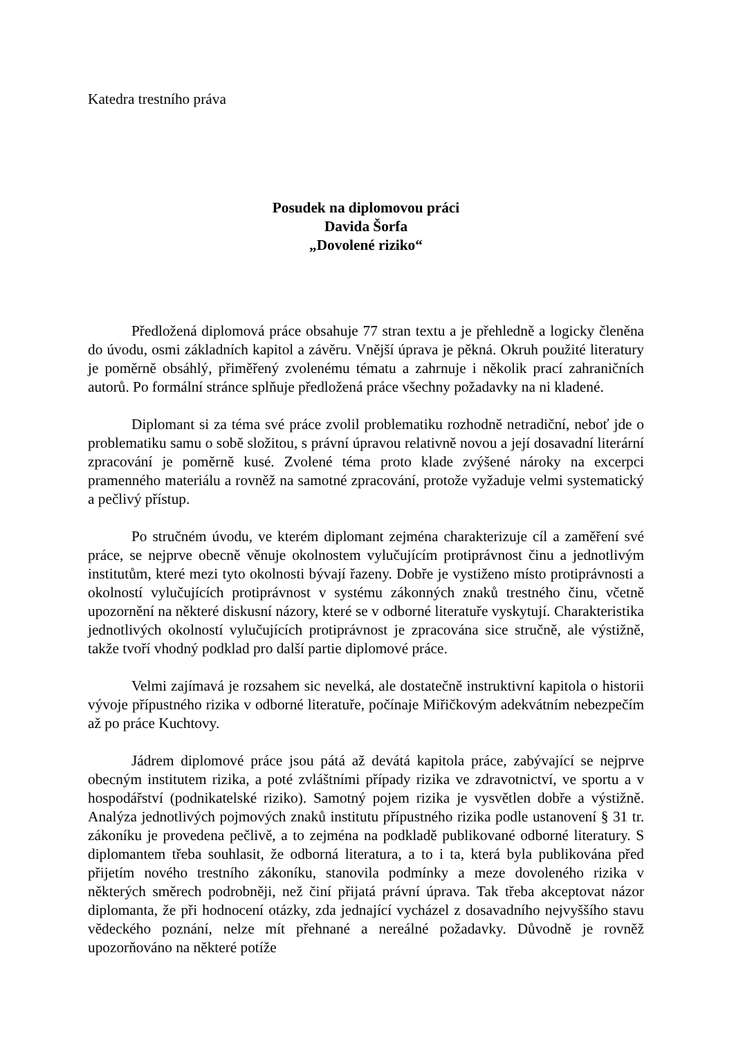Katedra trestního práva
Posudek na diplomovou práci
Davida Šorfa
„Dovolené riziko“
Předložená diplomová práce obsahuje 77 stran textu a je přehledně a logicky členěna do úvodu, osmi základních kapitol a závěru. Vnější úprava je pěkná. Okruh použité literatury je poměrně obsáhlý, přiměřený zvolenému tématu a zahrnuje i několik prací zahraničních autorů. Po formální stránce splňuje předložená práce všechny požadavky na ni kladené.
Diplomant si za téma své práce zvolil problematiku rozhodně netradiční, neboť jde o problematiku samu o sobě složitou, s právní úpravou relativně novou a její dosavadní literární zpracování je poměrně kusé. Zvolené téma proto klade zvýšené nároky na excerpci pramenného materiálu a rovněž na samotné zpracování, protože vyžaduje velmi systematický a pečlivý přístup.
Po stručném úvodu, ve kterém diplomant zejména charakterizuje cíl a zaměření své práce, se nejprve obecně věnuje okolnostem vylučujícím protiprávnost činu a jednotlivým institutům, které mezi tyto okolnosti bývají řazeny. Dobře je vystiženo místo protiprávnosti a okolností vylučujících protiprávnost v systému zákonných znaků trestného činu, včetně upozornění na některé diskusní názory, které se v odborné literatuře vyskytují. Charakteristika jednotlivých okolností vylučujících protiprávnost je zpracována sice stručně, ale výstižně, takže tvoří vhodný podklad pro další partie diplomové práce.
Velmi zajímavá je rozsahem sic nevelká, ale dostatečně instruktivní kapitola o historii vývoje přípustného rizika v odborné literatuře, počínaje Miřičkovým adekvátním nebezpečím až po práce Kuchtovy.
Jádrem diplomové práce jsou pátá až devátá kapitola práce, zabývající se nejprve obecným institutem rizika, a poté zvláštními případy rizika ve zdravotnictví, ve sportu a v hospodářství (podnikatelské riziko). Samotný pojem rizika je vysvětlen dobře a výstižně. Analýza jednotlivých pojmových znaků institutu přípustného rizika podle ustanovení § 31 tr. zákoníku je provedena pečlivě, a to zejména na podkladě publikované odborné literatury. S diplomantem třeba souhlasit, že odborná literatura, a to i ta, která byla publikována před přijetím nového trestního zákoníku, stanovila podmínky a meze dovoleného rizika v některých směrech podrobněji, než činí přijatá právní úprava. Tak třeba akceptovat názor diplomanta, že při hodnocení otázky, zda jednající vycházel z dosavadního nejvyššího stavu vědeckého poznání, nelze mít přehnané a nereálné požadavky. Důvodně je rovněž upozorňováno na některé potíže